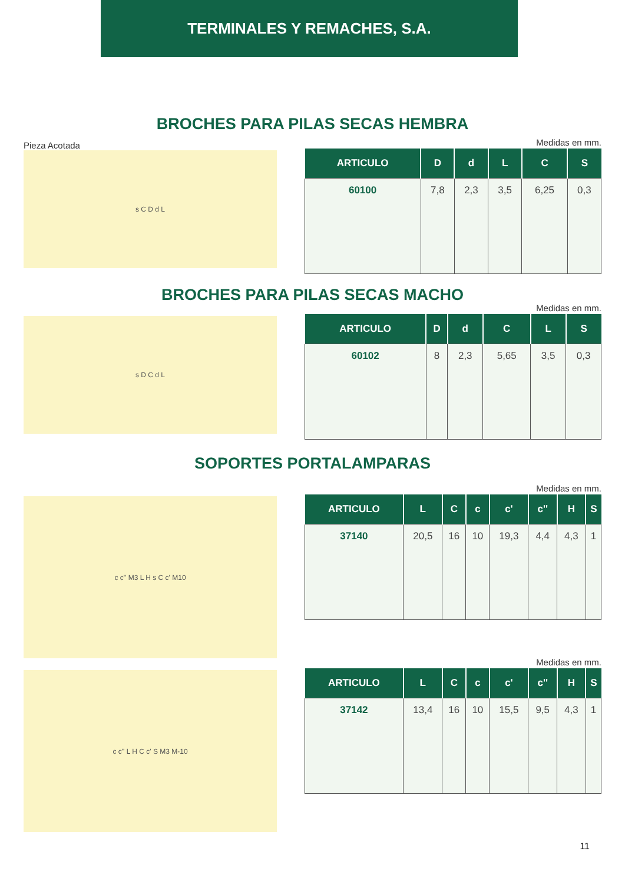TERMINALES Y REMACHES, S.A.
BROCHES PARA PILAS SECAS HEMBRA
Pieza Acotada
s C D d L
Medidas en mm.
| ARTICULO | D | d | L | C | S |
| --- | --- | --- | --- | --- | --- |
| 60100 | 7,8 | 2,3 | 3,5 | 6,25 | 0,3 |
BROCHES PARA PILAS SECAS MACHO
s D C d L
Medidas en mm.
| ARTICULO | D | d | C | L | S |
| --- | --- | --- | --- | --- | --- |
| 60102 | 8 | 2,3 | 5,65 | 3,5 | 0,3 |
SOPORTES PORTALAMPARAS
c c'' M3 L H s C c' M10
Medidas en mm.
| ARTICULO | L | C | c | c' | c'' | H | S |
| --- | --- | --- | --- | --- | --- | --- | --- |
| 37140 | 20,5 | 16 | 10 | 19,3 | 4,4 | 4,3 | 1 |
c c'' L H C c' S M3 M-10
Medidas en mm.
| ARTICULO | L | C | c | c' | c'' | H | S |
| --- | --- | --- | --- | --- | --- | --- | --- |
| 37142 | 13,4 | 16 | 10 | 15,5 | 9,5 | 4,3 | 1 |
11